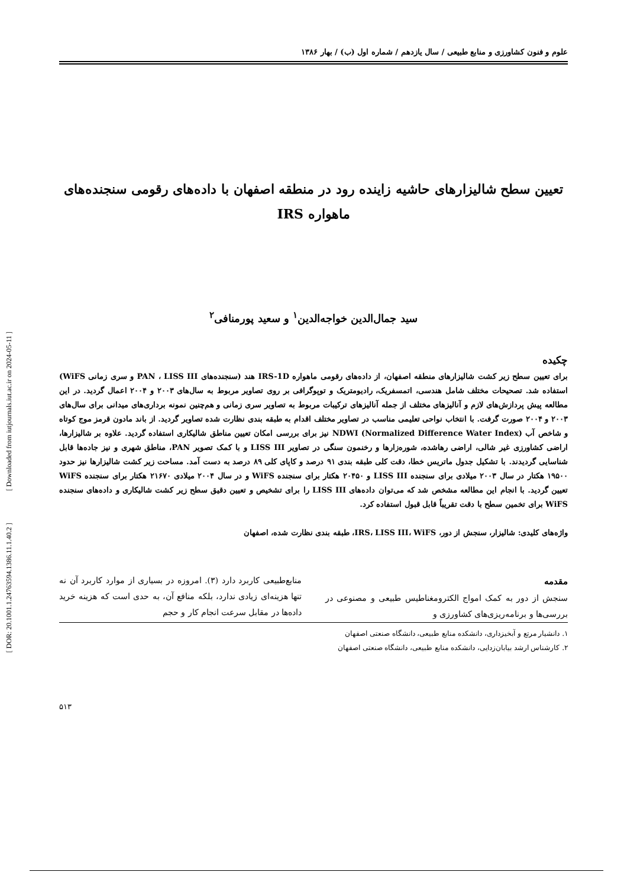[ DOR: 20.1001.1.24763594.1386.11.1.40.2 ] [ Downloaded from iutjournals.iut.ac.ir on 2024-05-11 ]
علوم و فنون کشاورزی و منابع طبیعی / سال یازدهم / شماره اول (ب) / بهار ۱۳۸۶
تعیین سطح شالیزارهای حاشیه زاینده رود در منطقه اصفهان با داده‌های رقومی سنجنده‌های
ماهواره IRS
سید جمال‌الدین خواجه‌الدین<sup>۱</sup> و سعید پورمنافی<sup>۲</sup>
چکیده
برای تعیین سطح زیر کشت شالیزارهای منطقه اصفهان، از داده‌های رقومی ماهواره IRS-1D هند (سنجنده‌های PAN ، LISS III و سری زمانی WiFS) استفاده شد. تصحیحات مختلف شامل هندسی، اتمسفریک، رادیومتریک و توپوگرافی بر روی تصاویر مربوط به سال‌های ۲۰۰۳ و ۲۰۰۴ اعمال گردید. در این مطالعه پیش پردازش‌های لازم و آنالیزهای مختلف از جمله آنالیزهای ترکیبات مربوط به تصاویر سری زمانی و هم‌چنین نمونه برداری‌های میدانی برای سال‌های ۲۰۰۳ و ۲۰۰۴ صورت گرفت. با انتخاب نواحی تعلیمی مناسب در تصاویر مختلف اقدام به طبقه بندی نظارت شده تصاویر گردید. از باند مادون قرمز موج کوتاه و شاخص آب NDWI (Normalized Difference Water Index) نیز برای بررسی امکان تعیین مناطق شالیکاری استفاده گردید. علاوه بر شالیزارها، اراضی کشاورزی غیر شالی، اراضی رهاشده، شوره‌زارها و رخنمون سنگی در تصاویر LISS III و با کمک تصویر PAN، مناطق شهری و نیز جاده‌ها قابل شناسایی گردیدند. با تشکیل جدول ماتریس خطا، دقت کلی طبقه بندی ۹۱ درصد و کاپای کلی ۸۹ درصد به دست آمد. مساحت زیر کشت شالیزارها نیز حدود ۱۹۵۰۰ هکتار در سال ۲۰۰۳ میلادی برای سنجنده LISS III و ۲۰۴۵۰ هکتار برای سنجنده WiFS و در سال ۲۰۰۴ میلادی ۲۱۶۷۰ هکتار برای سنجنده WiFS تعیین گردید. با انجام این مطالعه مشخص شد که می‌توان داده‌های LISS III را برای تشخیص و تعیین دقیق سطح زیر کشت شالیکاری و داده‌های سنجنده WiFS برای تخمین سطح با دقت تقریباً قابل قبول استفاده کرد.
واژه‌های کلیدی: شالیزار، سنجش از دور، IRS، LISS III، WiFS، طبقه بندی نظارت شده، اصفهان
مقدمه
سنجش از دور به کمک امواج الکترومغناطیس طبیعی و مصنوعی در بررسی‌ها و برنامه‌ریزی‌های کشاورزی و
منابع‌طبیعی کاربرد دارد (۳). امروزه در بسیاری از موارد کاربرد آن نه تنها هزینه‌ای زیادی ندارد، بلکه منافع آن، به حدی است که هزینه خرید داده‌ها در مقابل سرعت انجام کار و حجم
۱. دانشیار مرتع و آبخیزداری، دانشکده منابع طبیعی، دانشگاه صنعتی اصفهان
۲. کارشناس ارشد بیابان‌زدایی، دانشکده منابع طبیعی، دانشگاه صنعتی اصفهان
۵۱۳